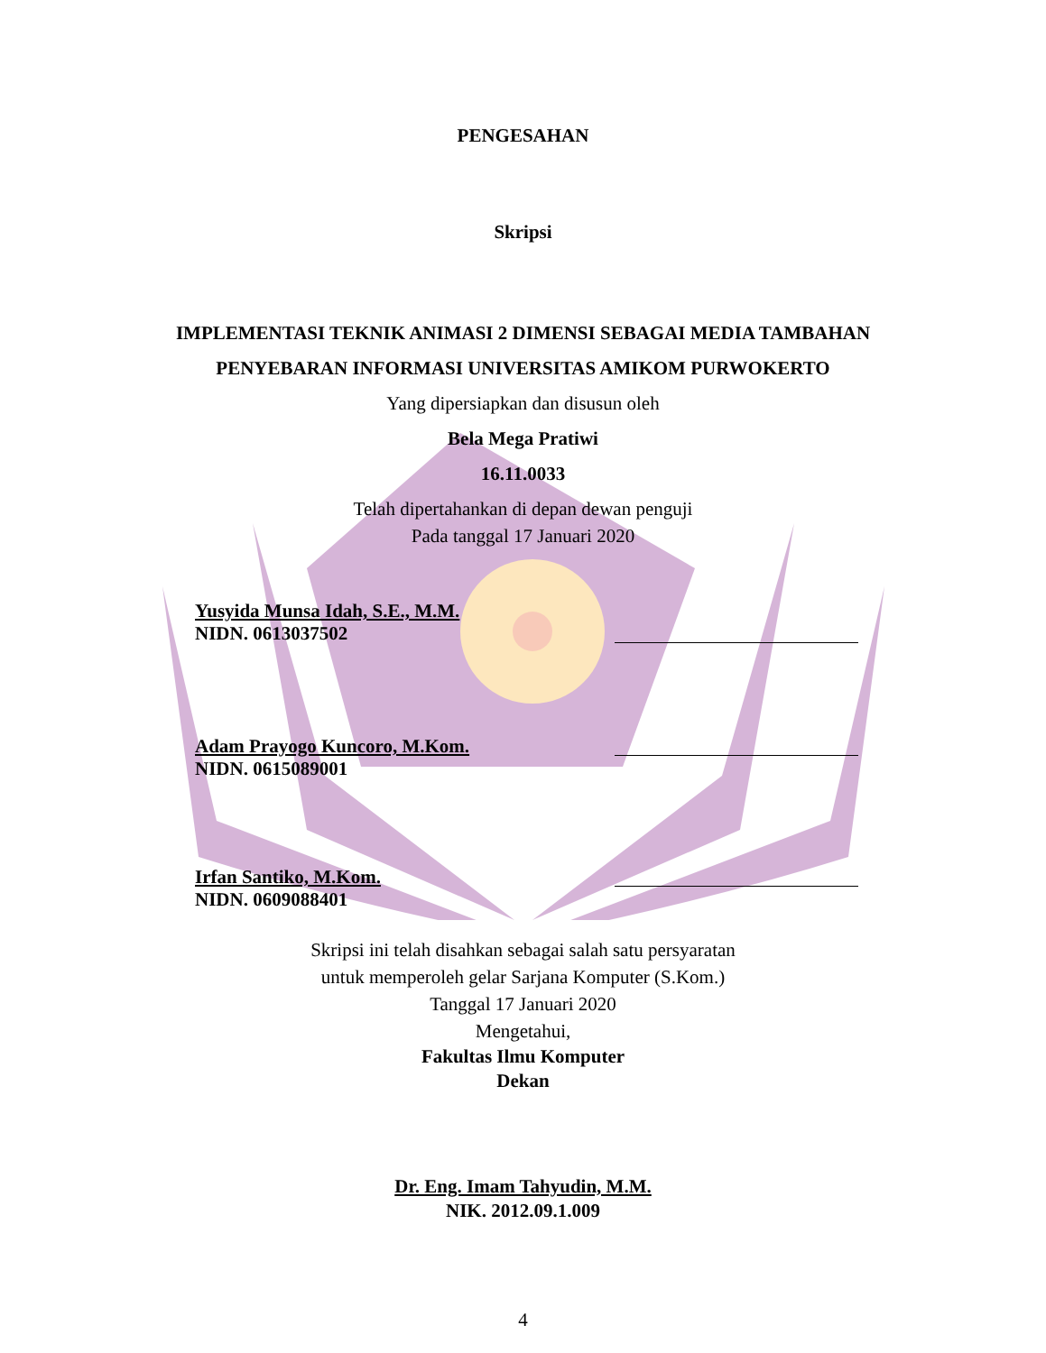PENGESAHAN
Skripsi
IMPLEMENTASI TEKNIK ANIMASI 2 DIMENSI SEBAGAI MEDIA TAMBAHAN
PENYEBARAN INFORMASI UNIVERSITAS AMIKOM PURWOKERTO
Yang dipersiapkan dan disusun oleh
Bela Mega Pratiwi
16.11.0033
Telah dipertahankan di depan dewan penguji
Pada tanggal 17 Januari 2020
Yusyida Munsa Idah, S.E., M.M.
NIDN. 0613037502
Adam Prayogo Kuncoro, M.Kom.
NIDN. 0615089001
Irfan Santiko, M.Kom.
NIDN. 0609088401
Skripsi ini telah disahkan sebagai salah satu persyaratan
untuk memperoleh gelar Sarjana Komputer (S.Kom.)
Tanggal 17 Januari 2020
Mengetahui,
Fakultas Ilmu Komputer
Dekan
Dr. Eng. Imam Tahyudin, M.M.
NIK. 2012.09.1.009
4